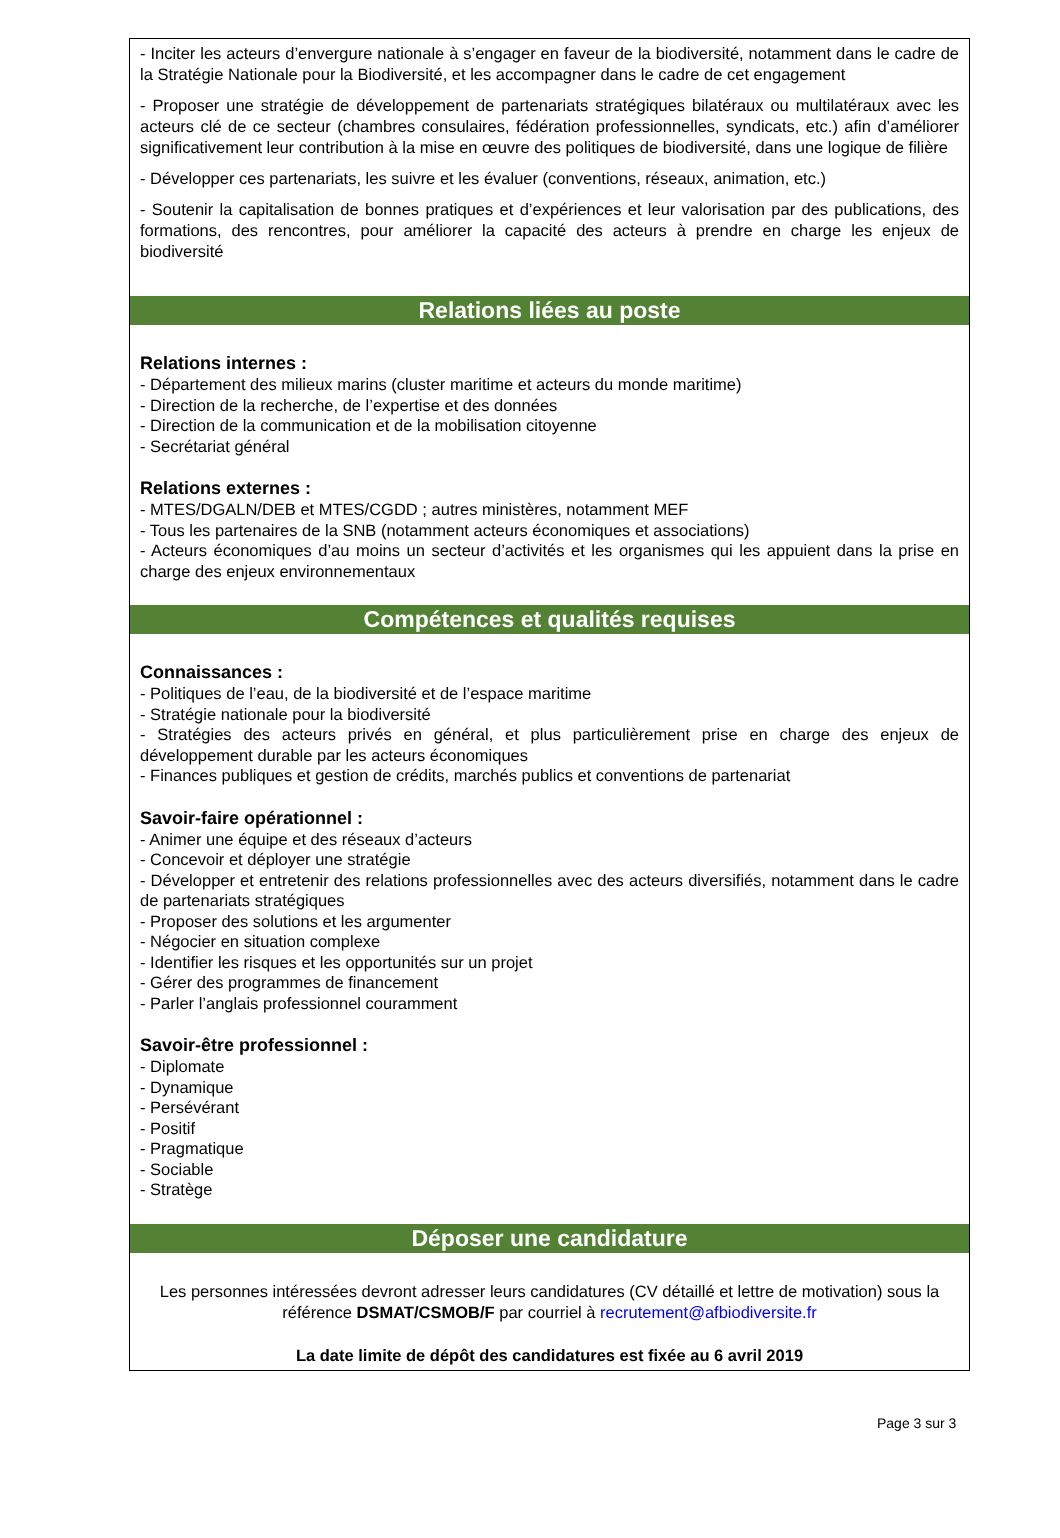- Inciter les acteurs d’envergure nationale à s’engager en faveur de la biodiversité, notamment dans le cadre de la Stratégie Nationale pour la Biodiversité, et les accompagner dans le cadre de cet engagement
- Proposer une stratégie de développement de partenariats stratégiques bilatéraux ou multilatéraux avec les acteurs clé de ce secteur (chambres consulaires, fédération professionnelles, syndicats, etc.) afin d’améliorer significativement leur contribution à la mise en œuvre des politiques de biodiversité, dans une logique de filière
- Développer ces partenariats, les suivre et les évaluer (conventions, réseaux, animation, etc.)
- Soutenir la capitalisation de bonnes pratiques et d’expériences et leur valorisation par des publications, des formations, des rencontres, pour améliorer la capacité des acteurs à prendre en charge les enjeux de biodiversité
Relations liées au poste
Relations internes :
- Département des milieux marins (cluster maritime et acteurs du monde maritime)
- Direction de la recherche, de l’expertise et des données
- Direction de la communication et de la mobilisation citoyenne
- Secrétariat général
Relations externes :
- MTES/DGALN/DEB et MTES/CGDD ; autres ministères, notamment MEF
- Tous les partenaires de la SNB (notamment acteurs économiques et associations)
- Acteurs économiques d’au moins un secteur d’activités et les organismes qui les appuient dans la prise en charge des enjeux environnementaux
Compétences et qualités requises
Connaissances :
- Politiques de l’eau, de la biodiversité et de l’espace maritime
- Stratégie nationale pour la biodiversité
- Stratégies des acteurs privés en général, et plus particulièrement prise en charge des enjeux de développement durable par les acteurs économiques
- Finances publiques et gestion de crédits, marchés publics et conventions de partenariat
Savoir-faire opérationnel :
- Animer une équipe et des réseaux d’acteurs
- Concevoir et déployer une stratégie
- Développer et entretenir des relations professionnelles avec des acteurs diversifiés, notamment dans le cadre de partenariats stratégiques
- Proposer des solutions et les argumenter
- Négocier en situation complexe
- Identifier les risques et les opportunités sur un projet
- Gérer des programmes de financement
- Parler l’anglais professionnel couramment
Savoir-être professionnel :
- Diplomate
- Dynamique
- Persévérant
- Positif
- Pragmatique
- Sociable
- Stratège
Déposer une candidature
Les personnes intéressées devront adresser leurs candidatures (CV détaillé et lettre de motivation) sous la référence DSMAT/CSMOB/F par courriel à recrutement@afbiodiversite.fr
La date limite de dépôt des candidatures est fixée au 6 avril 2019
Page 3 sur 3